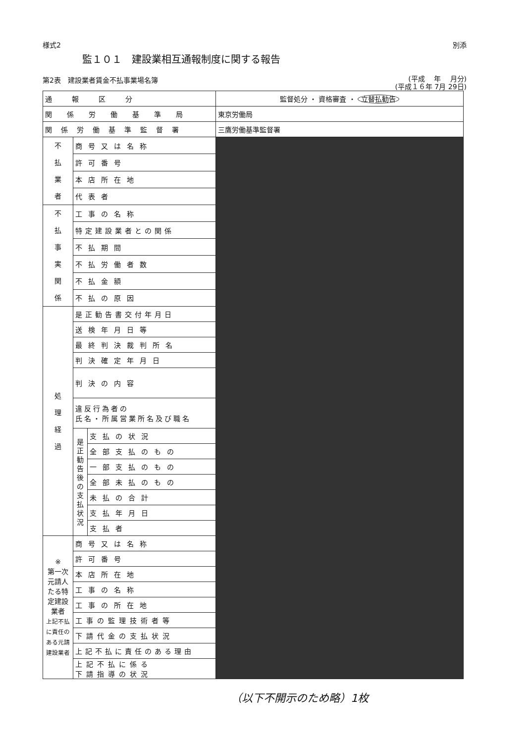様式2 別添
監１０１　建設業相互通報制度に関する報告
第2表　建設業者賃金不払事業場名簿 (平成　 年　 月分)
(平成１６年 7月 29日)
| 通報区分 | | | 監督処分 ・ 資格審査 ・ 立替払勧告 |
| 関係労働基準局 | | | 東京労働局 |
| 関係労働基準監督署 | | | 三鷹労働基準監督署 |
| 不 払 業 者 | 商号又は名称 | | |
| | 許可番号 | | |
| | 本店所在地 | | |
| | 代表者 | | |
| 不 払 事 実 関 係 | 工事の名称 | | |
| | 特定建設業者との関係 | | |
| | 不払期間 | | |
| | 不払労働者数 | | |
| | 不払金額 | | |
| | 不払の原因 | | |
| 処 理 経 過 | 是正勧告書交付年月日 | | |
| | 送検年月日等 | | |
| | 最終判決裁判所名 | | |
| | 判決確定年月日 | | |
| | 判決の内容 | | |
| | 違反行為者の 氏名・所属営業所名及び職名 | | |
| | 是 正 勧 告 後 の 支 払 状 況 | 支払の状況 | |
| | | 全部支払のもの | |
| | | 一部支払のもの | |
| | | 全部未払のもの | |
| | | 未払の合計 | |
| | | 支払年月日 | |
| | | 支払者 | |
| ※ 第一次元請人たる特定建設業者 上記不払に責任のある元請建設業者 | 商号又は名称 | | |
| | 許可番号 | | |
| | 本店所在地 | | |
| | 工事の名称 | | |
| | 工事の所在地 | | |
| | 工事の監理技術者等 | | |
| | 下請代金の支払状況 | | |
| | 上記不払に責任のある理由 | | |
| | 上記不払に係る 下請指導の状況 | | |
（以下不開示のため略）1枚